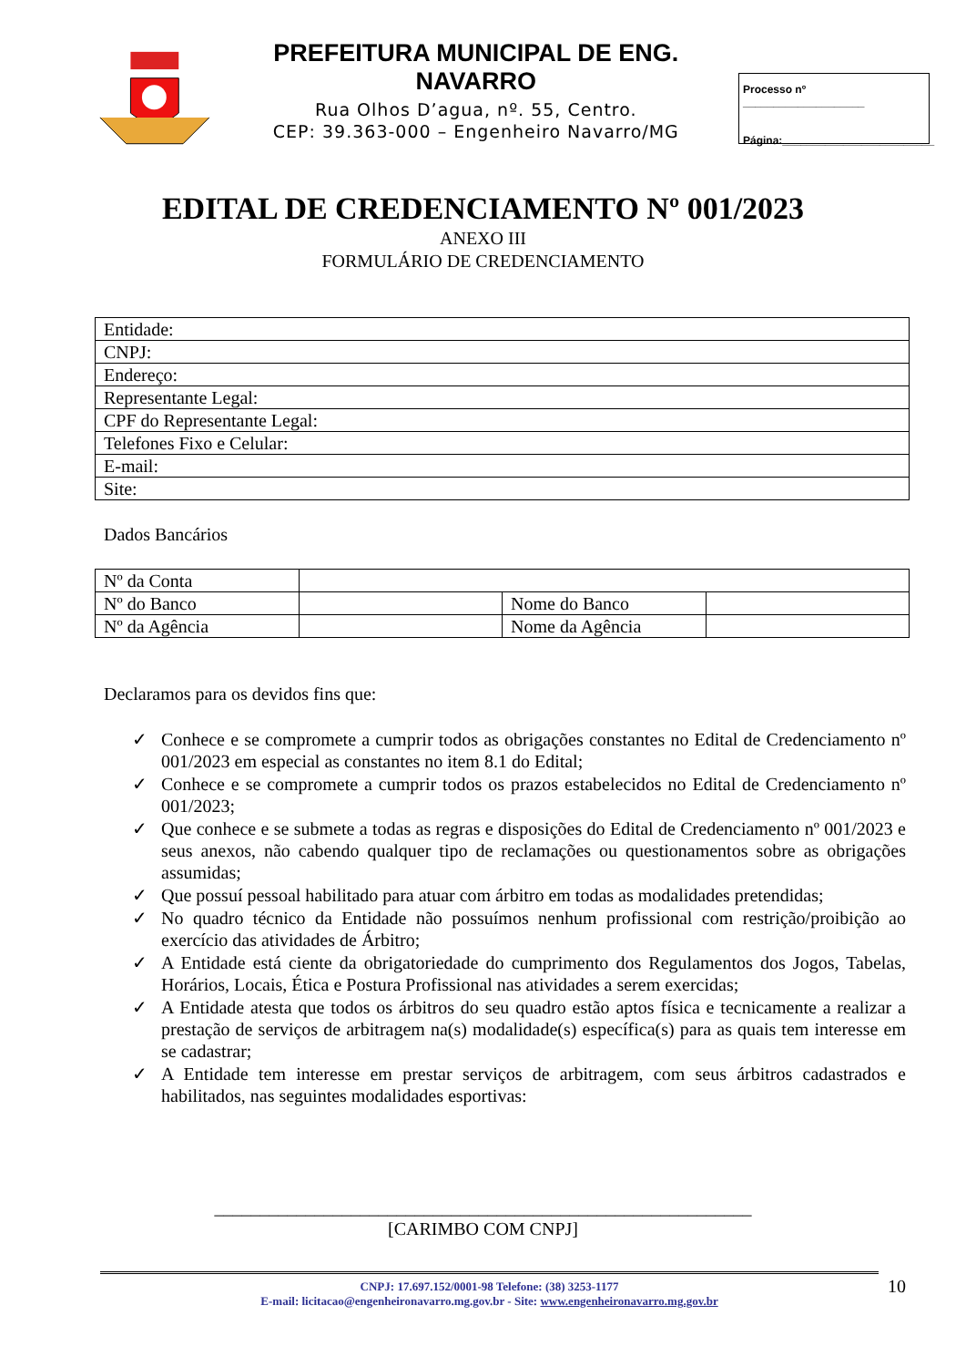PREFEITURA MUNICIPAL DE ENG. NAVARRO
Rua Olhos D’agua, nº. 55, Centro.
CEP: 39.363-000 – Engenheiro Navarro/MG
Processo nº ____________________
Página:_________________________
EDITAL DE CREDENCIAMENTO Nº 001/2023
ANEXO III
FORMULÁRIO DE CREDENCIAMENTO
| Entidade: |
| CNPJ: |
| Endereço: |
| Representante Legal: |
| CPF do Representante Legal: |
| Telefones Fixo e Celular: |
| E-mail: |
| Site: |
Dados Bancários
| Nº da Conta | | | |
| Nº do Banco | | Nome do Banco | |
| Nº da Agência | | Nome da Agência | |
Declaramos para os devidos fins que:
✓ Conhece e se compromete a cumprir todos as obrigações constantes no Edital de Credenciamento nº 001/2023 em especial as constantes no item 8.1 do Edital;
✓ Conhece e se compromete a cumprir todos os prazos estabelecidos no Edital de Credenciamento nº 001/2023;
✓ Que conhece e se submete a todas as regras e disposições do Edital de Credenciamento nº 001/2023 e seus anexos, não cabendo qualquer tipo de reclamações ou questionamentos sobre as obrigações assumidas;
✓ Que possuí pessoal habilitado para atuar com árbitro em todas as modalidades pretendidas;
✓ No quadro técnico da Entidade não possuímos nenhum profissional com restrição/proibição ao exercício das atividades de Árbitro;
✓ A Entidade está ciente da obrigatoriedade do cumprimento dos Regulamentos dos Jogos, Tabelas, Horários, Locais, Ética e Postura Profissional nas atividades a serem exercidas;
✓ A Entidade atesta que todos os árbitros do seu quadro estão aptos física e tecnicamente a realizar a prestação de serviços de arbitragem na(s) modalidade(s) específica(s) para as quais tem interesse em se cadastrar;
✓ A Entidade tem interesse em prestar serviços de arbitragem, com seus árbitros cadastrados e habilitados, nas seguintes modalidades esportivas:
___________________________________________________________
[CARIMBO COM CNPJ]
CNPJ: 17.697.152/0001-98 Telefone: (38) 3253-1177
E-mail: licitacao@engenheironavarro.mg.gov.br - Site: www.engenheironavarro.mg.gov.br
10